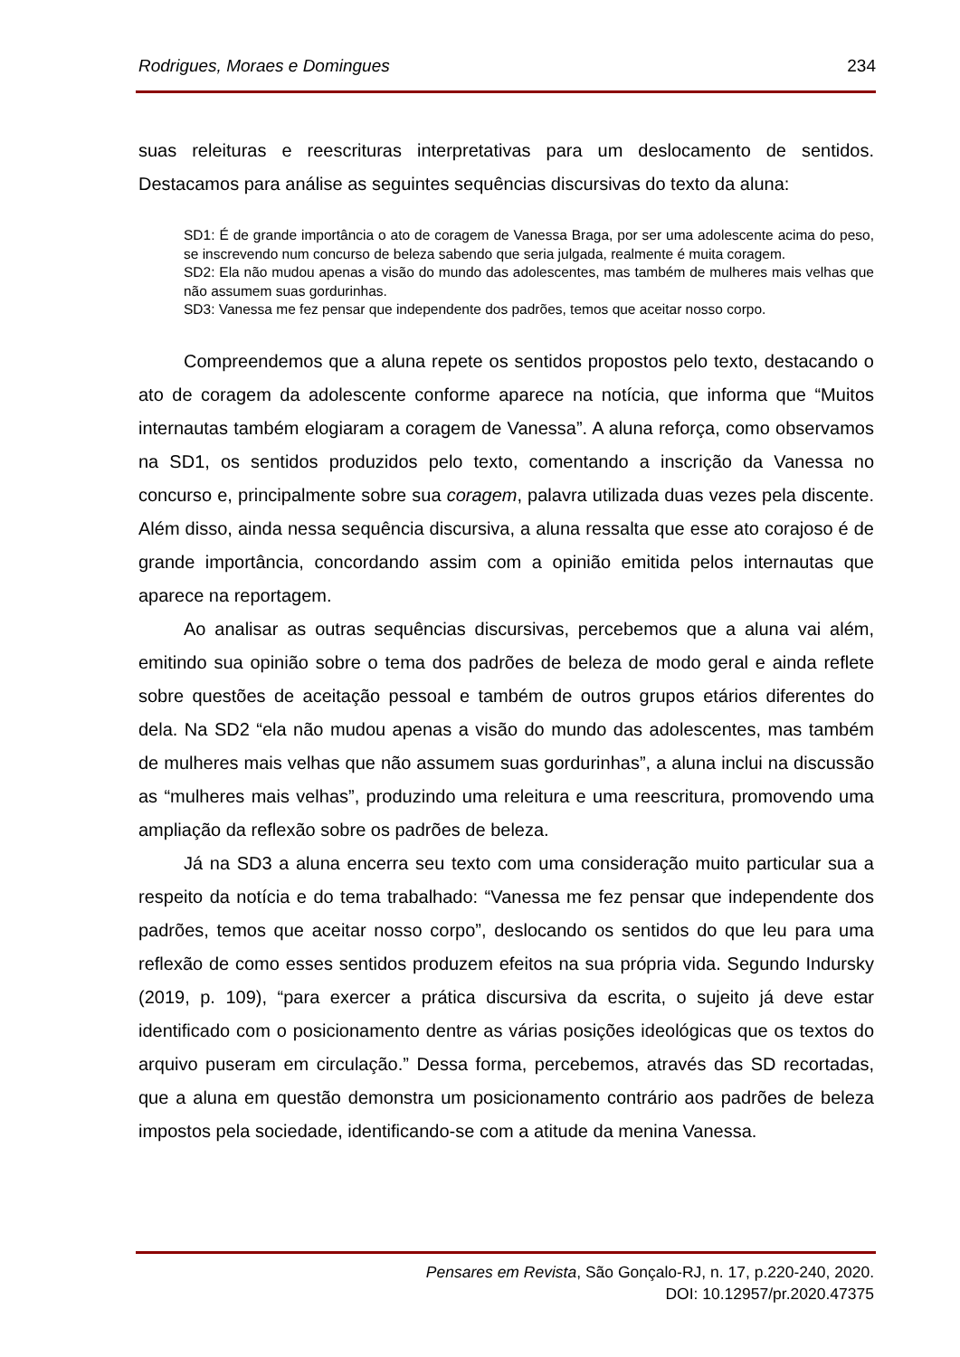Rodrigues, Moraes e Domingues 234
suas releituras e reescrituras interpretativas para um deslocamento de sentidos. Destacamos para análise as seguintes sequências discursivas do texto da aluna:
SD1: É de grande importância o ato de coragem de Vanessa Braga, por ser uma adolescente acima do peso, se inscrevendo num concurso de beleza sabendo que seria julgada, realmente é muita coragem.
SD2: Ela não mudou apenas a visão do mundo das adolescentes, mas também de mulheres mais velhas que não assumem suas gordurinhas.
SD3: Vanessa me fez pensar que independente dos padrões, temos que aceitar nosso corpo.
Compreendemos que a aluna repete os sentidos propostos pelo texto, destacando o ato de coragem da adolescente conforme aparece na notícia, que informa que “Muitos internautas também elogiaram a coragem de Vanessa”. A aluna reforça, como observamos na SD1, os sentidos produzidos pelo texto, comentando a inscrição da Vanessa no concurso e, principalmente sobre sua coragem, palavra utilizada duas vezes pela discente. Além disso, ainda nessa sequência discursiva, a aluna ressalta que esse ato corajoso é de grande importância, concordando assim com a opinião emitida pelos internautas que aparece na reportagem.
Ao analisar as outras sequências discursivas, percebemos que a aluna vai além, emitindo sua opinião sobre o tema dos padrões de beleza de modo geral e ainda reflete sobre questões de aceitação pessoal e também de outros grupos etários diferentes do dela. Na SD2 “ela não mudou apenas a visão do mundo das adolescentes, mas também de mulheres mais velhas que não assumem suas gordurinhas”, a aluna inclui na discussão as “mulheres mais velhas”, produzindo uma releitura e uma reescritura, promovendo uma ampliação da reflexão sobre os padrões de beleza.
Já na SD3 a aluna encerra seu texto com uma consideração muito particular sua a respeito da notícia e do tema trabalhado: “Vanessa me fez pensar que independente dos padrões, temos que aceitar nosso corpo”, deslocando os sentidos do que leu para uma reflexão de como esses sentidos produzem efeitos na sua própria vida. Segundo Indursky (2019, p. 109), “para exercer a prática discursiva da escrita, o sujeito já deve estar identificado com o posicionamento dentre as várias posições ideológicas que os textos do arquivo puseram em circulação.” Dessa forma, percebemos, através das SD recortadas, que a aluna em questão demonstra um posicionamento contrário aos padrões de beleza impostos pela sociedade, identificando-se com a atitude da menina Vanessa.
Pensares em Revista, São Gonçalo-RJ, n. 17, p.220-240, 2020.
DOI: 10.12957/pr.2020.47375